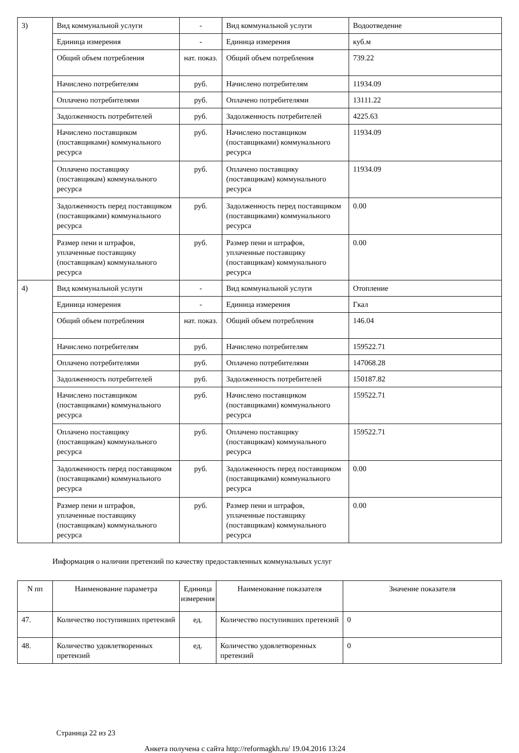| 3) | Вид коммунальной услуги | - | Вид коммунальной услуги | Водоотведение |
| | Единица измерения | - | Единица измерения | куб.м |
| | Общий объем потребления | нат. показ. | Общий объем потребления | 739.22 |
| | Начислено потребителям | руб. | Начислено потребителям | 11934.09 |
| | Оплачено потребителями | руб. | Оплачено потребителями | 13111.22 |
| | Задолженность потребителей | руб. | Задолженность потребителей | 4225.63 |
| | Начислено поставщиком (поставщиками) коммунального ресурса | руб. | Начислено поставщиком (поставщиками) коммунального ресурса | 11934.09 |
| | Оплачено поставщику (поставщикам) коммунального ресурса | руб. | Оплачено поставщику (поставщикам) коммунального ресурса | 11934.09 |
| | Задолженность перед поставщиком (поставщиками) коммунального ресурса | руб. | Задолженность перед поставщиком (поставщиками) коммунального ресурса | 0.00 |
| | Размер пени и штрафов, уплаченные поставщику (поставщикам) коммунального ресурса | руб. | Размер пени и штрафов, уплаченные поставщику (поставщикам) коммунального ресурса | 0.00 |
| 4) | Вид коммунальной услуги | - | Вид коммунальной услуги | Отопление |
| | Единица измерения | - | Единица измерения | Гкал |
| | Общий объем потребления | нат. показ. | Общий объем потребления | 146.04 |
| | Начислено потребителям | руб. | Начислено потребителям | 159522.71 |
| | Оплачено потребителями | руб. | Оплачено потребителями | 147068.28 |
| | Задолженность потребителей | руб. | Задолженность потребителей | 150187.82 |
| | Начислено поставщиком (поставщиками) коммунального ресурса | руб. | Начислено поставщиком (поставщиками) коммунального ресурса | 159522.71 |
| | Оплачено поставщику (поставщикам) коммунального ресурса | руб. | Оплачено поставщику (поставщикам) коммунального ресурса | 159522.71 |
| | Задолженность перед поставщиком (поставщиками) коммунального ресурса | руб. | Задолженность перед поставщиком (поставщиками) коммунального ресурса | 0.00 |
| | Размер пени и штрафов, уплаченные поставщику (поставщикам) коммунального ресурса | руб. | Размер пени и штрафов, уплаченные поставщику (поставщикам) коммунального ресурса | 0.00 |
Информация о наличии претензий по качеству предоставленных коммунальных услуг
| N пп | Наименование параметра | Единица измерения | Наименование показателя | Значение показателя |
| --- | --- | --- | --- | --- |
| 47. | Количество поступивших претензий | ед. | Количество поступивших претензий | 0 |
| 48. | Количество удовлетворенных претензий | ед. | Количество удовлетворенных претензий | 0 |
Страница 22 из 23
Анкета получена с сайта http://reformagkh.ru/ 19.04.2016 13:24